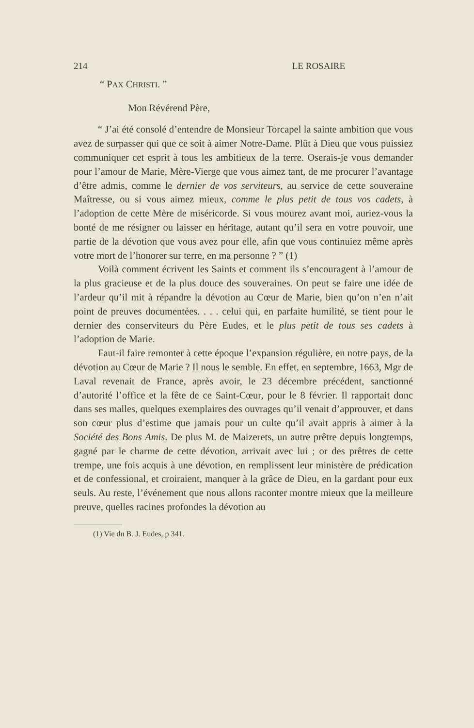214 LE ROSAIRE
“ PAX CHRISTI. ”
Mon Révérend Père,
“ J’ai été consolé d’entendre de Monsieur Torcapel la sainte ambition que vous avez de surpasser qui que ce soit à aimer Notre-Dame. Plût à Dieu que vous puissiez communiquer cet esprit à tous les ambitieux de la terre. Oserais-je vous demander pour l’amour de Marie, Mère-Vierge que vous aimez tant, de me procurer l’avantage d’être admis, comme le dernier de vos serviteurs, au service de cette souveraine Maîtresse, ou si vous aimez mieux, comme le plus petit de tous vos cadets, à l’adoption de cette Mère de miséricorde. Si vous mourez avant moi, auriez-vous la bonté de me résigner ou laisser en héritage, autant qu’il sera en votre pouvoir, une partie de la dévotion que vous avez pour elle, afin que vous continuiez même après votre mort de l’honorer sur terre, en ma personne ? ” (1)
Voilà comment écrivent les Saints et comment ils s’encouragent à l’amour de la plus gracieuse et de la plus douce des souveraines. On peut se faire une idée de l’ardeur qu’il mit à répandre la dévotion au Cœur de Marie, bien qu’on n’en n’ait point de preuves documentées. . . . celui qui, en parfaite humilité, se tient pour le dernier des conserviteurs du Père Eudes, et le plus petit de tous ses cadets à l’adoption de Marie.
Faut-il faire remonter à cette époque l’expansion régulière, en notre pays, de la dévotion au Cœur de Marie ? Il nous le semble. En effet, en septembre, 1663, Mgr de Laval revenait de France, après avoir, le 23 décembre précédent, sanctionné d’autorité l’office et la fête de ce Saint-Cœur, pour le 8 février. Il rapportait donc dans ses malles, quelques exemplaires des ouvrages qu’il venait d’approuver, et dans son cœur plus d’estime que jamais pour un culte qu’il avait appris à aimer à la Société des Bons Amis. De plus M. de Maizerets, un autre prêtre depuis longtemps, gagné par le charme de cette dévotion, arrivait avec lui ; or des prêtres de cette trempe, une fois acquis à une dévotion, en remplissent leur ministère de prédication et de confessional, et croiraient, manquer à la grâce de Dieu, en la gardant pour eux seuls. Au reste, l’événement que nous allons raconter montre mieux que la meilleure preuve, quelles racines profondes la dévotion au
(1) Vie du B. J. Eudes, p 341.